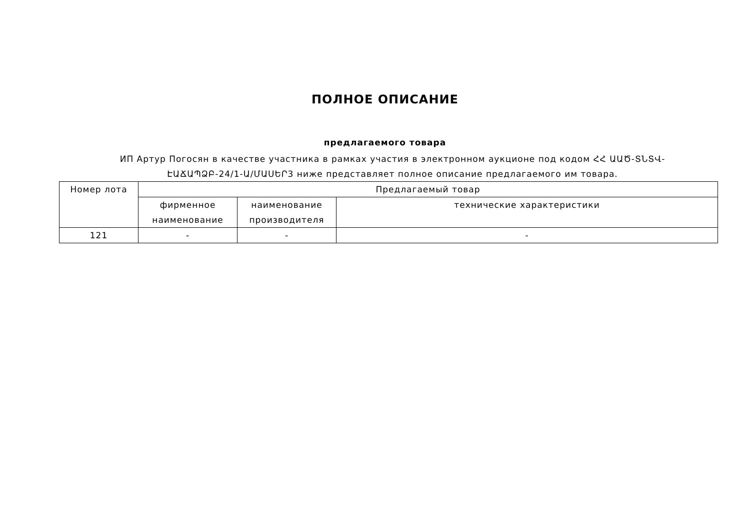ПОЛНОЕ ОПИСАНИЕ
предлагаемого товара
ИП Артур Погосян в качестве участника в рамках участия в электронном аукционе под кодом ՀՀ ԱԱԾ-ՏՆՏՎ-ԷԱՃԱՊՁԲ-24/1-Ա/ՄԱՍԵՐ3 ниже представляет полное описание предлагаемого им товара.
| Номер лота | Предлагаемый товар | | |
| --- | --- | --- | --- |
| | фирменное наименование | наименование производителя | технические характеристики |
| 121 | - | - | - |